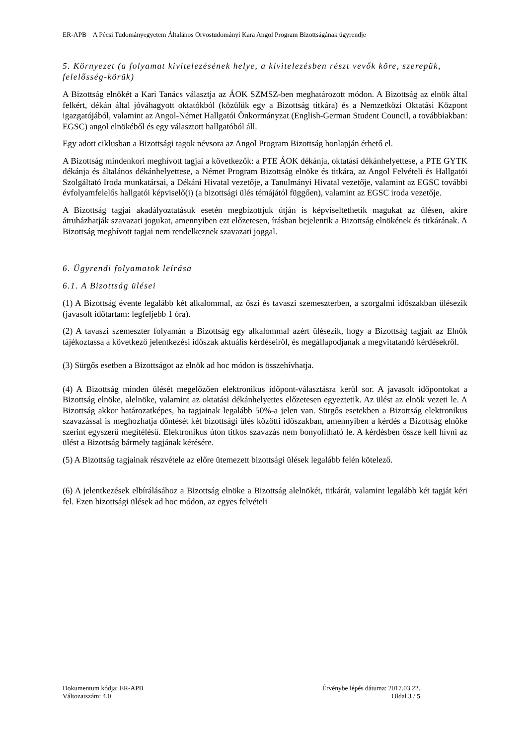ER-APB A Pécsi Tudományegyetem Általános Orvostudományi Kara Angol Program Bizottságának ügyrendje
5. Környezet (a folyamat kivitelezésének helye, a kivitelezésben részt vevők köre, szerepük, felelősség-körük)
A Bizottság elnökét a Kari Tanács választja az ÁOK SZMSZ-ben meghatározott módon. A Bizottság az elnök által felkért, dékán által jóváhagyott oktatókból (közülük egy a Bizottság titkára) és a Nemzetközi Oktatási Központ igazgatójából, valamint az Angol-Német Hallgatói Önkormányzat (English-German Student Council, a továbbiakban: EGSC) angol elnökéből és egy választott hallgatóból áll.
Egy adott ciklusban a Bizottsági tagok névsora az Angol Program Bizottság honlapján érhető el.
A Bizottság mindenkori meghívott tagjai a következők: a PTE ÁOK dékánja, oktatási dékánhelyettese, a PTE GYTK dékánja és általános dékánhelyettese, a Német Program Bizottság elnöke és titkára, az Angol Felvételi és Hallgatói Szolgáltató Iroda munkatársai, a Dékáni Hivatal vezetője, a Tanulmányi Hivatal vezetője, valamint az EGSC további évfolyamfelelős hallgatói képviselő(i) (a bizottsági ülés témájától függően), valamint az EGSC iroda vezetője.
A Bizottság tagjai akadályoztatásuk esetén megbízottjuk útján is képviseltethetik magukat az ülésen, akire átruházhatják szavazati jogukat, amennyiben ezt előzetesen, írásban bejelentik a Bizottság elnökének és titkárának. A Bizottság meghívott tagjai nem rendelkeznek szavazati joggal.
6. Ügyrendi folyamatok leírása
6.1. A Bizottság ülései
(1) A Bizottság évente legalább két alkalommal, az őszi és tavaszi szemeszterben, a szorgalmi időszakban ülésezik (javasolt időtartam: legfeljebb 1 óra).
(2) A tavaszi szemeszter folyamán a Bizottság egy alkalommal azért ülésezik, hogy a Bizottság tagjait az Elnök tájékoztassa a következő jelentkezési időszak aktuális kérdéseiről, és megállapodjanak a megvitatandó kérdésekről.
(3) Sürgős esetben a Bizottságot az elnök ad hoc módon is összehívhatja.
(4) A Bizottság minden ülését megelőzően elektronikus időpont-választásra kerül sor. A javasolt időpontokat a Bizottság elnöke, alelnöke, valamint az oktatási dékánhelyettes előzetesen egyeztetik. Az ülést az elnök vezeti le. A Bizottság akkor határozatképes, ha tagjainak legalább 50%-a jelen van. Sürgős esetekben a Bizottság elektronikus szavazással is meghozhatja döntését két bizottsági ülés közötti időszakban, amennyiben a kérdés a Bizottság elnöke szerint egyszerű megítélésű. Elektronikus úton titkos szavazás nem bonyolítható le. A kérdésben össze kell hívni az ülést a Bizottság bármely tagjának kérésére.
(5) A Bizottság tagjainak részvétele az előre ütemezett bizottsági ülések legalább felén kötelező.
(6) A jelentkezések elbírálásához a Bizottság elnöke a Bizottság alelnökét, titkárát, valamint legalább két tagját kéri fel. Ezen bizottsági ülések ad hoc módon, az egyes felvételi
Dokumentum kódja: ER-APB Érvénybe lépés dátuma: 2017.03.22.
Változatszám: 4.0 Oldal 3 / 5